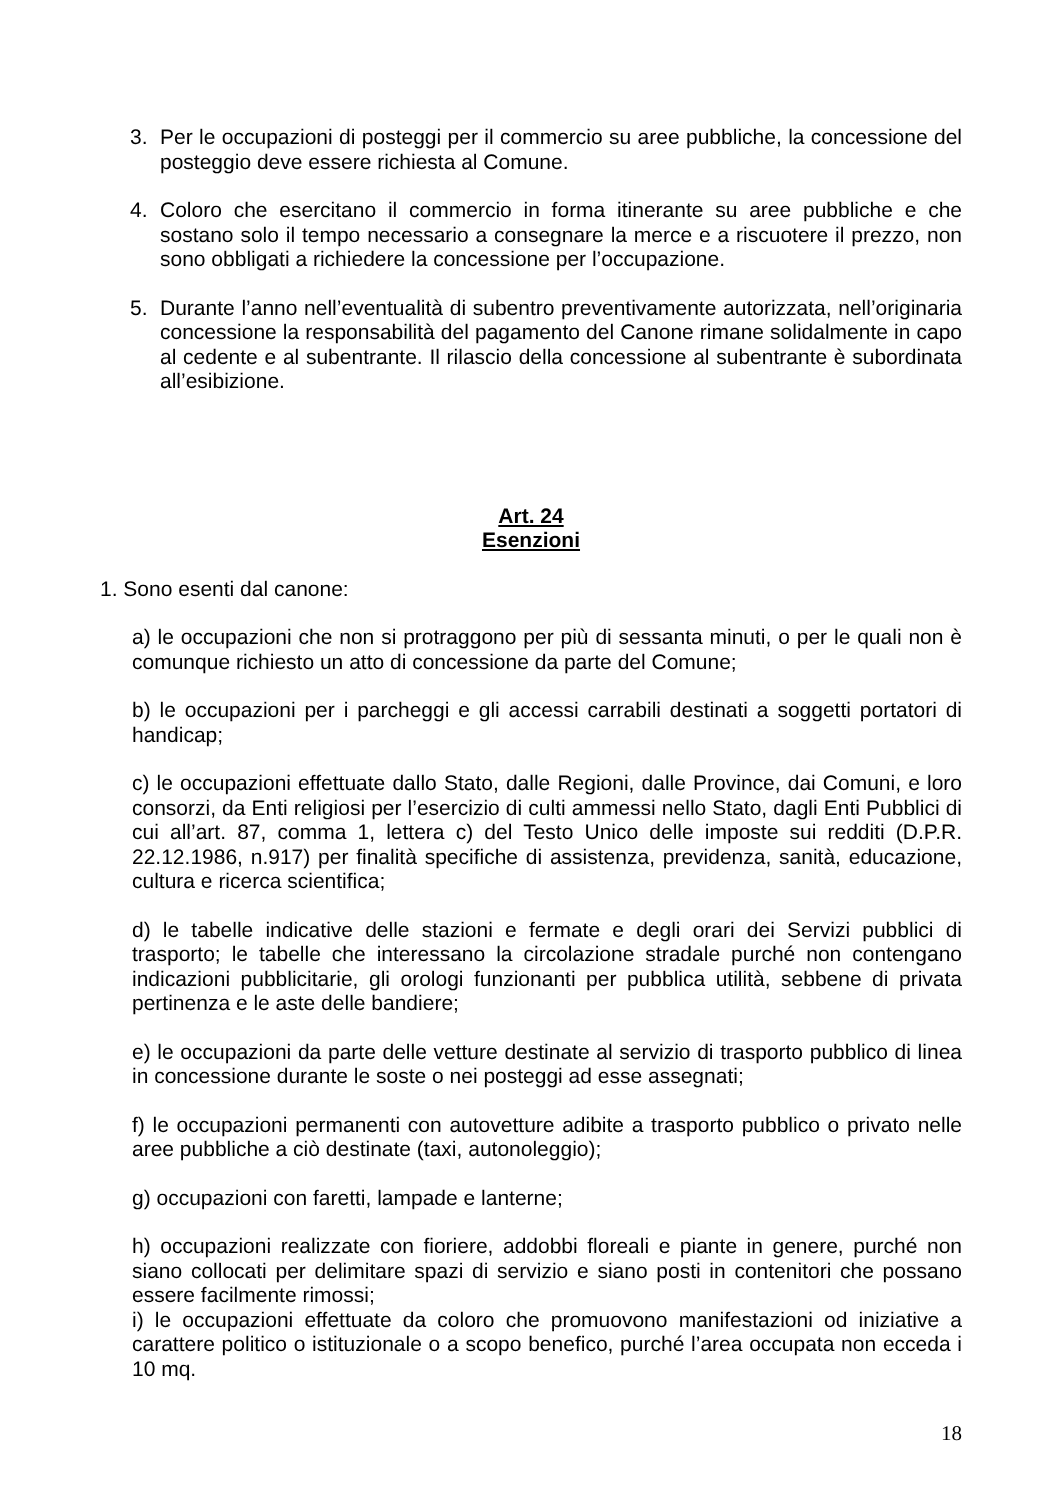3. Per le occupazioni di posteggi per il commercio su aree pubbliche, la concessione del posteggio deve essere richiesta al Comune.
4. Coloro che esercitano il commercio in forma itinerante su aree pubbliche e che sostano solo il tempo necessario a consegnare la merce e a riscuotere il prezzo, non sono obbligati a richiedere la concessione per l’occupazione.
5. Durante l’anno nell’eventualità di subentro preventivamente autorizzata, nell’originaria concessione la responsabilità del pagamento del Canone rimane solidalmente in capo al cedente e al subentrante. Il rilascio della concessione al subentrante è subordinata all’esibizione.
Art. 24
Esenzioni
1. Sono esenti dal canone:
a) le occupazioni che non si protraggono per più di sessanta minuti, o per le quali non è comunque richiesto un atto di concessione da parte del Comune;
b) le occupazioni per i parcheggi e gli accessi carrabili destinati a soggetti portatori di handicap;
c) le occupazioni effettuate dallo Stato, dalle Regioni, dalle Province, dai Comuni, e loro consorzi, da Enti religiosi per l’esercizio di culti ammessi nello Stato, dagli Enti Pubblici di cui all’art. 87, comma 1, lettera c) del Testo Unico delle imposte sui redditi (D.P.R. 22.12.1986, n.917) per finalità specifiche di assistenza, previdenza, sanità, educazione, cultura e ricerca scientifica;
d) le tabelle indicative delle stazioni e fermate e degli orari dei Servizi pubblici di trasporto; le tabelle che interessano la circolazione stradale purché non contengano indicazioni pubblicitarie, gli orologi funzionanti per pubblica utilità, sebbene di privata pertinenza e le aste delle bandiere;
e) le occupazioni da parte delle vetture destinate al servizio di trasporto pubblico di linea in concessione durante le soste o nei posteggi ad esse assegnati;
f) le occupazioni permanenti con autovetture adibite a trasporto pubblico o privato nelle aree pubbliche a ciò destinate (taxi, autonoleggio);
g) occupazioni con faretti, lampade e lanterne;
h) occupazioni realizzate con fioriere, addobbi floreali e piante in genere, purché non siano collocati per delimitare spazi di servizio e siano posti in contenitori che possano essere facilmente rimossi;
i) le occupazioni effettuate da coloro che promuovono manifestazioni od iniziative a carattere politico o istituzionale o a scopo benefico, purché l’area occupata non ecceda i 10 mq.
18